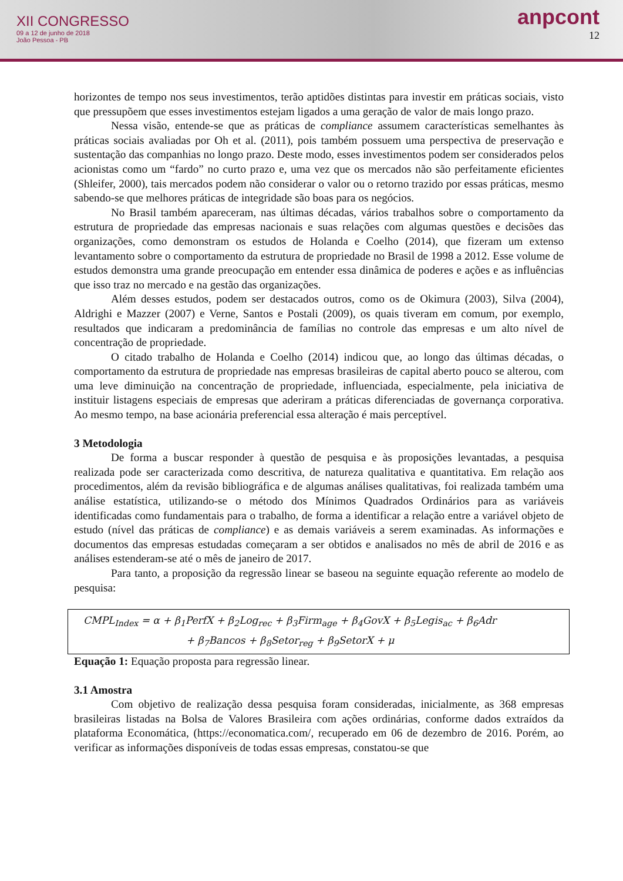XII CONGRESSO
09 a 12 de junho de 2018
João Pessoa - PB
anpcont
12
horizontes de tempo nos seus investimentos, terão aptidões distintas para investir em práticas sociais, visto que pressupõem que esses investimentos estejam ligados a uma geração de valor de mais longo prazo.
Nessa visão, entende-se que as práticas de compliance assumem características semelhantes às práticas sociais avaliadas por Oh et al. (2011), pois também possuem uma perspectiva de preservação e sustentação das companhias no longo prazo. Deste modo, esses investimentos podem ser considerados pelos acionistas como um “fardo” no curto prazo e, uma vez que os mercados não são perfeitamente eficientes (Shleifer, 2000), tais mercados podem não considerar o valor ou o retorno trazido por essas práticas, mesmo sabendo-se que melhores práticas de integridade são boas para os negócios.
No Brasil também apareceram, nas últimas décadas, vários trabalhos sobre o comportamento da estrutura de propriedade das empresas nacionais e suas relações com algumas questões e decisões das organizações, como demonstram os estudos de Holanda e Coelho (2014), que fizeram um extenso levantamento sobre o comportamento da estrutura de propriedade no Brasil de 1998 a 2012. Esse volume de estudos demonstra uma grande preocupação em entender essa dinâmica de poderes e ações e as influências que isso traz no mercado e na gestão das organizações.
Além desses estudos, podem ser destacados outros, como os de Okimura (2003), Silva (2004), Aldrighi e Mazzer (2007) e Verne, Santos e Postali (2009), os quais tiveram em comum, por exemplo, resultados que indicaram a predominância de famílias no controle das empresas e um alto nível de concentração de propriedade.
O citado trabalho de Holanda e Coelho (2014) indicou que, ao longo das últimas décadas, o comportamento da estrutura de propriedade nas empresas brasileiras de capital aberto pouco se alterou, com uma leve diminuição na concentração de propriedade, influenciada, especialmente, pela iniciativa de instituir listagens especiais de empresas que aderiram a práticas diferenciadas de governança corporativa. Ao mesmo tempo, na base acionária preferencial essa alteração é mais perceptível.
3 Metodologia
De forma a buscar responder à questão de pesquisa e às proposições levantadas, a pesquisa realizada pode ser caracterizada como descritiva, de natureza qualitativa e quantitativa. Em relação aos procedimentos, além da revisão bibliográfica e de algumas análises qualitativas, foi realizada também uma análise estatística, utilizando-se o método dos Mínimos Quadrados Ordinários para as variáveis identificadas como fundamentais para o trabalho, de forma a identificar a relação entre a variável objeto de estudo (nível das práticas de compliance) e as demais variáveis a serem examinadas. As informações e documentos das empresas estudadas começaram a ser obtidos e analisados no mês de abril de 2016 e as análises estenderam-se até o mês de janeiro de 2017.
Para tanto, a proposição da regressão linear se baseou na seguinte equação referente ao modelo de pesquisa:
CMPL<sub>Index</sub> = α + β<sub>1</sub>PerfX + β<sub>2</sub>Log<sub>rec</sub> + β<sub>3</sub>Firm<sub>age</sub> + β<sub>4</sub>GovX + β<sub>5</sub>Legis<sub>ac</sub> + β<sub>6</sub>Adr
+ β<sub>7</sub>Bancos + β<sub>8</sub>Setor<sub>reg</sub> + β<sub>9</sub>SetorX + μ
Equação 1: Equação proposta para regressão linear.
3.1 Amostra
Com objetivo de realização dessa pesquisa foram consideradas, inicialmente, as 368 empresas brasileiras listadas na Bolsa de Valores Brasileira com ações ordinárias, conforme dados extraídos da plataforma Economática, (https://economatica.com/, recuperado em 06 de dezembro de 2016. Porém, ao verificar as informações disponíveis de todas essas empresas, constatou-se que